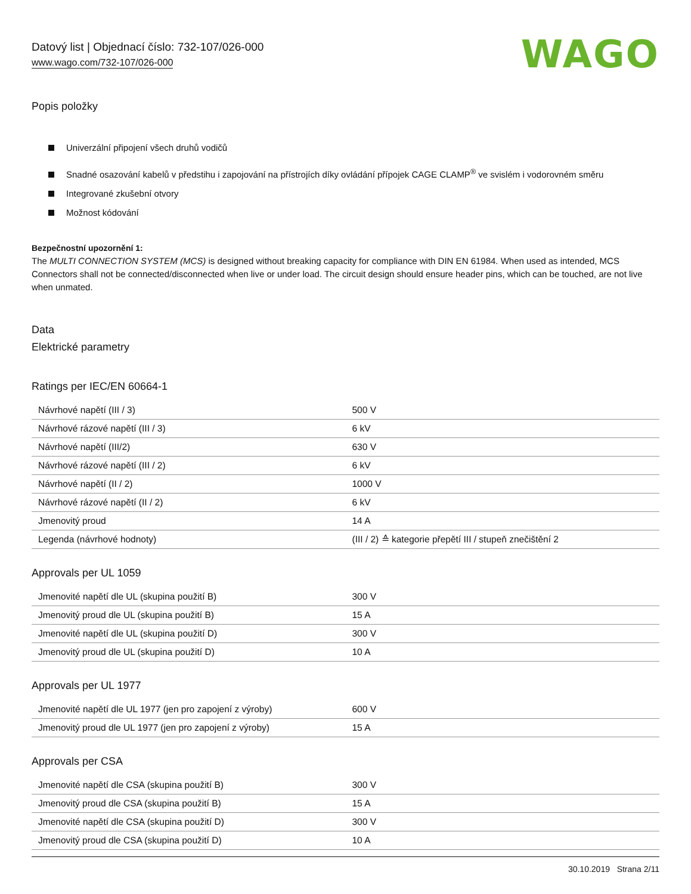Datový list | Objednací číslo: 732-107/026-000
www.wago.com/732-107/026-000
WAGO
Popis položky
Univerzální připojení všech druhů vodičů
Snadné osazování kabelů v předstihu i zapojování na přístrojích díky ovládání přípojek CAGE CLAMP<sup>®</sup> ve svislém i vodorovném směru
Integrované zkušební otvory
Možnost kódování
Bezpečnostní upozornění 1:
The MULTI CONNECTION SYSTEM (MCS) is designed without breaking capacity for compliance with DIN EN 61984. When used as intended, MCS Connectors shall not be connected/disconnected when live or under load. The circuit design should ensure header pins, which can be touched, are not live when unmated.
Data
Elektrické parametry
Ratings per IEC/EN 60664-1
| Návrhové napětí (III / 3) | 500 V |
| Návrhové rázové napětí (III / 3) | 6 kV |
| Návrhové napětí (III/2) | 630 V |
| Návrhové rázové napětí (III / 2) | 6 kV |
| Návrhové napětí (II / 2) | 1000 V |
| Návrhové rázové napětí (II / 2) | 6 kV |
| Jmenovitý proud | 14 A |
| Legenda (návrhové hodnoty) | (III / 2) ≙ kategorie přepětí III / stupeň znečištění 2 |
Approvals per UL 1059
| Jmenovité napětí dle UL (skupina použití B) | 300 V |
| Jmenovitý proud dle UL (skupina použití B) | 15 A |
| Jmenovité napětí dle UL (skupina použití D) | 300 V |
| Jmenovitý proud dle UL (skupina použití D) | 10 A |
Approvals per UL 1977
| Jmenovité napětí dle UL 1977 (jen pro zapojení z výroby) | 600 V |
| Jmenovitý proud dle UL 1977 (jen pro zapojení z výroby) | 15 A |
Approvals per CSA
| Jmenovité napětí dle CSA (skupina použití B) | 300 V |
| Jmenovitý proud dle CSA (skupina použití B) | 15 A |
| Jmenovité napětí dle CSA (skupina použití D) | 300 V |
| Jmenovitý proud dle CSA (skupina použití D) | 10 A |
30.10.2019 Strana 2/11